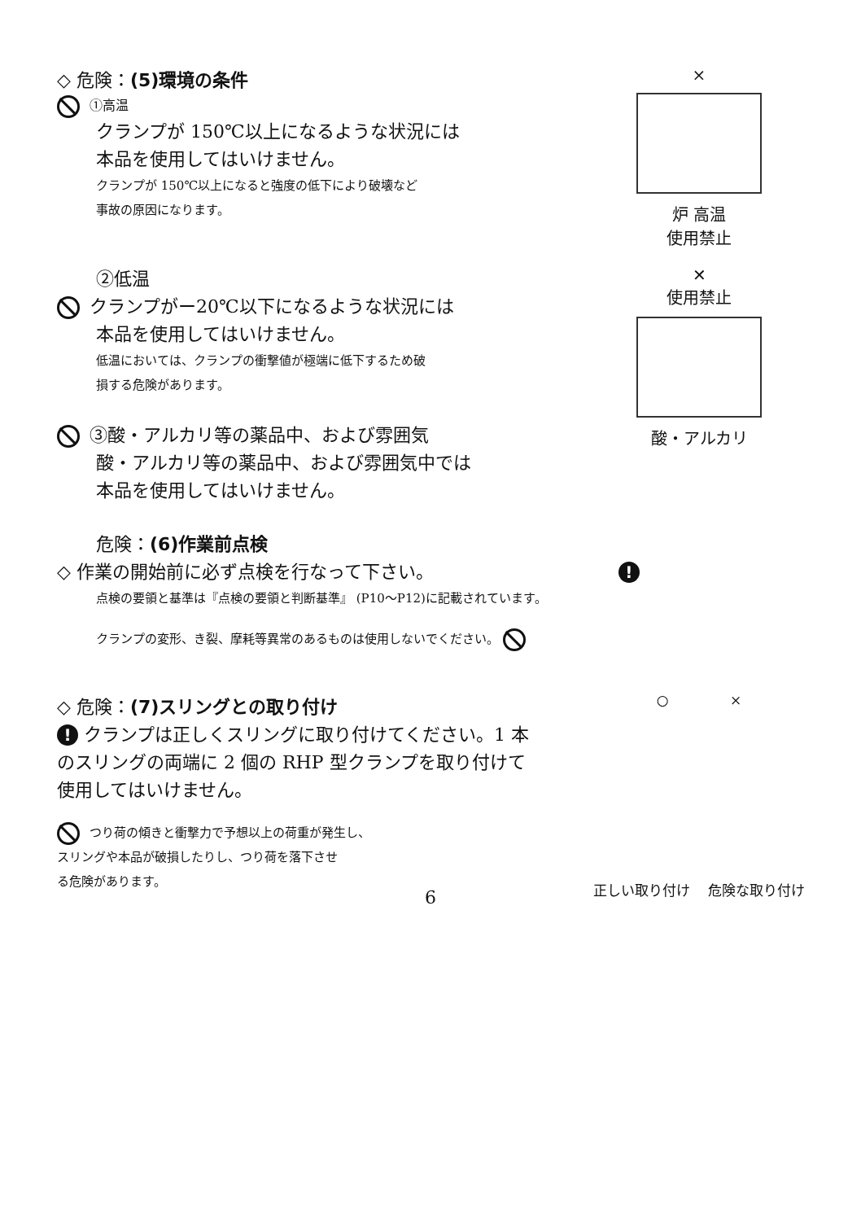◇ 危険：(5)環境の条件
①高温
クランプが 150℃以上になるような状況には
本品を使用してはいけません。
クランプが 150℃以上になると強度の低下により破壊など
事故の原因になります。
×
炉 高温
使用禁止
②低温
クランプがー20℃以下になるような状況には
本品を使用してはいけません。
低温においては、クランプの衝撃値が極端に低下するため破
損する危険があります。
③酸・アルカリ等の薬品中、および雰囲気
酸・アルカリ等の薬品中、および雰囲気中では
本品を使用してはいけません。
✕
使用禁止
酸・アルカリ
危険：(6)作業前点検
◇ 作業の開始前に必ず点検を行なって下さい。 !
点検の要領と基準は『点検の要領と判断基準』 (P10～P12)に記載されています。
クランプの変形、き裂、摩耗等異常のあるものは使用しないでください。
◇ 危険：(7)スリングとの取り付け
! クランプは正しくスリングに取り付けてください。1 本のスリングの両端に 2 個の RHP 型クランプを取り付けて使用してはいけません。
つり荷の傾きと衝撃力で予想以上の荷重が発生し、
スリングや本品が破損したりし、つり荷を落下させ
る危険があります。
○ ×
正しい取り付け 危険な取り付け
6